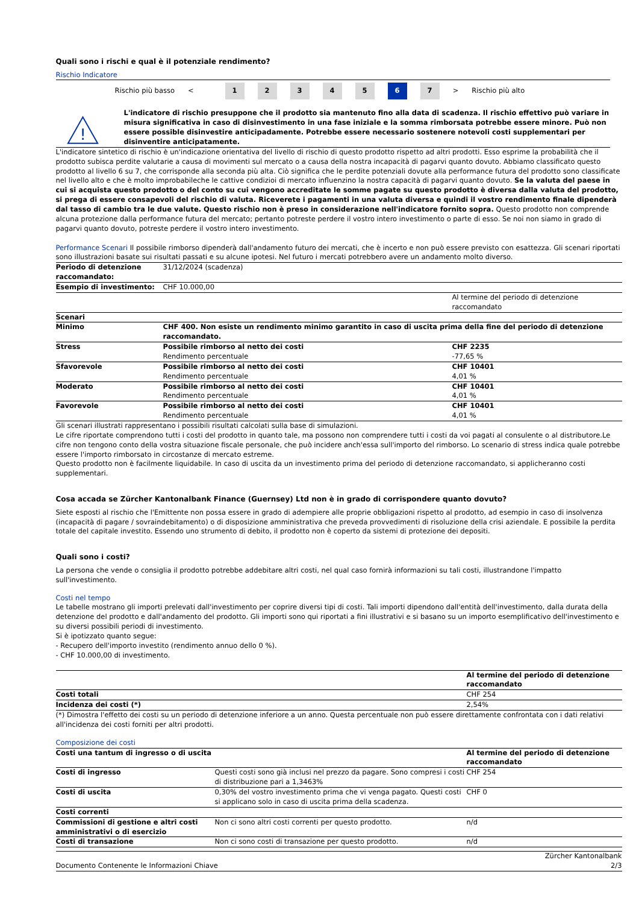Quali sono i rischi e qual è il potenziale rendimento?
Rischio Indicatore
Rischio più basso < 12345 6 7 > Rischio più alto
!
L'indicatore di rischio presuppone che il prodotto sia mantenuto fino alla data di scadenza. Il rischio effettivo può variare in misura significativa in caso di disinvestimento in una fase iniziale e la somma rimborsata potrebbe essere minore. Può non essere possible disinvestire anticipadamente. Potrebbe essere necessario sostenere notevoli costi supplementari per disinventire anticipatamente.
L'indicatore sintetico di rischio è un'indicazione orientativa del livello di rischio di questo prodotto rispetto ad altri prodotti. Esso esprime la probabilità che il prodotto subisca perdite valutarie a causa di movimenti sul mercato o a causa della nostra incapacità di pagarvi quanto dovuto. Abbiamo classificato questo prodotto al livello 6 su 7, che corrisponde alla seconda più alta. Ciò significa che le perdite potenziali dovute alla performance futura del prodotto sono classificate nel livello alto e che è molto improbabileche le cattive condizioi di mercato influenzino la nostra capacità di pagarvi quanto dovuto. Se la valuta del paese in cui si acquista questo prodotto o del conto su cui vengono accreditate le somme pagate su questo prodotto è diversa dalla valuta del prodotto, si prega di essere consapevoli del rischio di valuta. Riceverete i pagamenti in una valuta diversa e quindi il vostro rendimento finale dipenderà dal tasso di cambio tra le due valute. Questo rischio non è preso in considerazione nell'indicatore fornito sopra. Questo prodotto non comprende alcuna protezione dalla performance futura del mercato; pertanto potreste perdere il vostro intero investimento o parte di esso. Se noi non siamo in grado di pagarvi quanto dovuto, potreste perdere il vostro intero investimento.
Performance Scenari Il possibile rimborso dipenderà dall'andamento futuro dei mercati, che è incerto e non può essere previsto con esattezza. Gli scenari riportati sono illustrazioni basate sui risultati passati e su alcune ipotesi. Nel futuro i mercati potrebbero avere un andamento molto diverso.
| Periodo di detenzione raccomandato: | 31/12/2024 (scadenza) | |
| Esempio di investimento: | CHF 10.000,00 | |
| | | Al termine del periodo di detenzione raccomandato |
| Scenari | | |
| Minimo | CHF 400. Non esiste un rendimento minimo garantito in caso di uscita prima della fine del periodo di detenzione raccomandato. | |
| Stress | Possibile rimborso al netto dei costi Rendimento percentuale | CHF 2235 -77,65 % |
| Sfavorevole | Possibile rimborso al netto dei costi Rendimento percentuale | CHF 10401 4,01 % |
| Moderato | Possibile rimborso al netto dei costi Rendimento percentuale | CHF 10401 4,01 % |
| Favorevole | Possibile rimborso al netto dei costi Rendimento percentuale | CHF 10401 4,01 % |
Gli scenari illustrati rappresentano i possibili risultati calcolati sulla base di simulazioni.
Le cifre riportate comprendono tutti i costi del prodotto in quanto tale, ma possono non comprendere tutti i costi da voi pagati al consulente o al distributore.Le cifre non tengono conto della vostra situazione fiscale personale, che può incidere anch'essa sull'importo del rimborso. Lo scenario di stress indica quale potrebbe essere l'importo rimborsato in circostanze di mercato estreme.
Questo prodotto non è facilmente liquidabile. In caso di uscita da un investimento prima del periodo di detenzione raccomandato, si applicheranno costi supplementari.
Cosa accada se Zürcher Kantonalbank Finance (Guernsey) Ltd non è in grado di corrispondere quanto dovuto?
Siete esposti al rischio che l'Emittente non possa essere in grado di adempiere alle proprie obbligazioni rispetto al prodotto, ad esempio in caso di insolvenza (incapacità di pagare / sovraindebitamento) o di disposizione amministrativa che preveda provvedimenti di risoluzione della crisi aziendale. E possibile la perdita totale del capitale investito. Essendo uno strumento di debito, il prodotto non è coperto da sistemi di protezione dei depositi.
Quali sono i costi?
La persona che vende o consiglia il prodotto potrebbe addebitare altri costi, nel qual caso fornirà informazioni su tali costi, illustrandone l'impatto sull'investimento.
Costi nel tempo
Le tabelle mostrano gli importi prelevati dall'investimento per coprire diversi tipi di costi. Tali importi dipendono dall'entità dell'investimento, dalla durata della detenzione del prodotto e dall'andamento del prodotto. Gli importi sono qui riportati a fini illustrativi e si basano su un importo esemplificativo dell'investimento e su diversi possibili periodi di investimento.
Si è ipotizzato quanto segue:
- Recupero dell'importo investito (rendimento annuo dello 0 %).
- CHF 10.000,00 di investimento.
| | Al termine del periodo di detenzione raccomandato |
| --- | --- |
| Costi totali | CHF 254 |
| Incidenza dei costi (*) | 2,54% |
(*) Dimostra l'effetto dei costi su un periodo di detenzione inferiore a un anno. Questa percentuale non può essere direttamente confrontata con i dati relativi all'incidenza dei costi forniti per altri prodotti.
Composizione dei costi
| Costi una tantum di ingresso o di uscita | | Al termine del periodo di detenzione raccomandato |
| --- | --- | --- |
| Costi di ingresso | Questi costi sono già inclusi nel prezzo da pagare. Sono compresi i costi di distribuzione pari a 1,3463% | CHF 254 |
| Costi di uscita | 0,30% del vostro investimento prima che vi venga pagato. Questi costi si applicano solo in caso di uscita prima della scadenza. | CHF 0 |
| Costi correnti | | |
| Commissioni di gestione e altri costi amministrativi o di esercizio | Non ci sono altri costi correnti per questo prodotto. | n/d |
| Costi di transazione | Non ci sono costi di transazione per questo prodotto. | n/d |
Documento Contenente le Informazioni Chiave Zürcher Kantonalbank
2/3